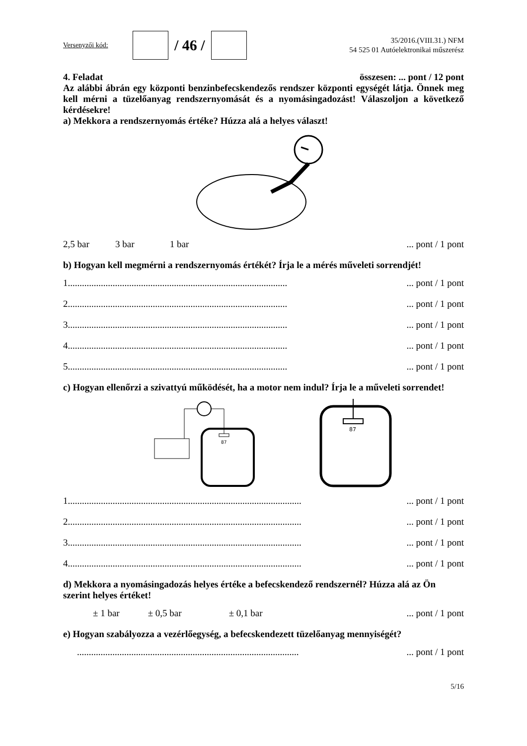Versenyzői kód:
/ 46 /
35/2016.(VIII.31.) NFM
54 525 01 Autóelektronikai műszerész
4. Feladat összesen: ... pont / 12 pont
Az alábbi ábrán egy központi benzinbefecskendezős rendszer központi egységét látja. Önnek meg kell mérni a tüzelőanyag rendszernyomását és a nyomásingadozást! Válaszoljon a következő kérdésekre!
a) Mekkora a rendszernyomás értéke? Húzza alá a helyes választ!
2,5 bar 3 bar 1 bar... pont / 1 pont
b) Hogyan kell megmérni a rendszernyomás értékét? Írja le a mérés műveleti sorrendjét!
1................................................................................................ pont / 1 pont
2................................................................................................ pont / 1 pont
3................................................................................................ pont / 1 pont
4................................................................................................ pont / 1 pont
5................................................................................................ pont / 1 pont
c) Hogyan ellenőrzi a szivattyú működését, ha a motor nem indul? Írja le a műveleti sorrendet!
87
87
1...................................................................................................... pont / 1 pont
2...................................................................................................... pont / 1 pont
3...................................................................................................... pont / 1 pont
4...................................................................................................... pont / 1 pont
d) Mekkora a nyomásingadozás helyes értéke a befecskendező rendszernél? Húzza alá az Ön szerint helyes értéket!
± 1 bar ± 0,5 bar ± 0,1 bar... pont / 1 pont
e) Hogyan szabályozza a vezérlőegység, a befecskendezett tüzelőanyag mennyiségét?
................................................................................................. pont / 1 pont
5/16